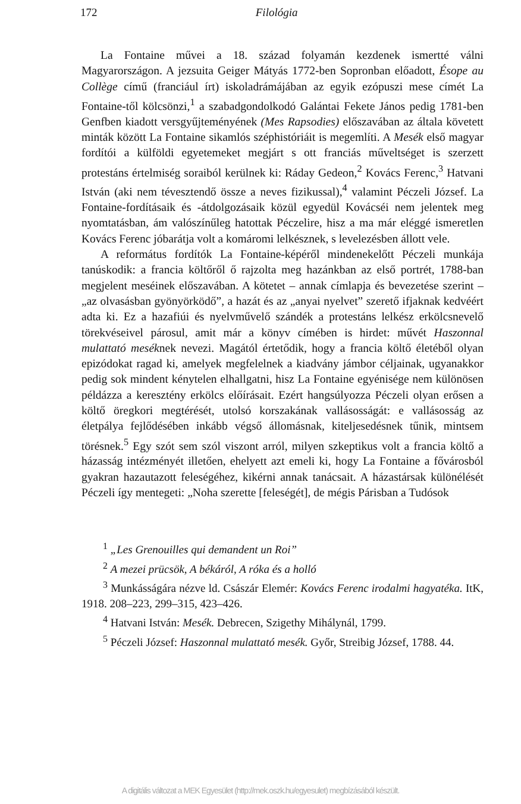172 Filológia
La Fontaine művei a 18. század folyamán kezdenek ismertté válni Magyarországon. A jezsuita Geiger Mátyás 1772-ben Sopronban előadott, Ésope au Collège című (franciául írt) iskoladrámájában az egyik ezópuszi mese címét La Fontaine-től kölcsönzi,<sup>1</sup> a szabadgondolkodó Galántai Fekete János pedig 1781-ben Genfben kiadott versgyűjteményének (Mes Rapsodies) előszavában az általa követett minták között La Fontaine sikamlós széphistóriáit is megemlíti. A Mesék első magyar fordítói a külföldi egyetemeket megjárt s ott franciás műveltséget is szerzett protestáns értelmiség soraiból kerülnek ki: Ráday Gedeon,<sup>2</sup> Kovács Ferenc,<sup>3</sup> Hatvani István (aki nem tévesztendő össze a neves fizikussal),<sup>4</sup> valamint Péczeli József. La Fontaine-fordításaik és -átdolgozásaik közül egyedül Kovácséi nem jelentek meg nyomtatásban, ám valószínűleg hatottak Péczelire, hisz a ma már eléggé ismeretlen Kovács Ferenc jóbarátja volt a komáromi lelkésznek, s levelezésben állott vele.
A református fordítók La Fontaine-képéről mindenekelőtt Péczeli munkája tanúskodik: a francia költőről ő rajzolta meg hazánkban az első portrét, 1788-ban megjelent meséinek előszavában. A kötetet – annak címlapja és bevezetése szerint – „az olvasásban gyönyörködő”, a hazát és az „anyai nyelvet” szerető ifjaknak kedvéért adta ki. Ez a hazafiúi és nyelvművelő szándék a protestáns lelkész erkölcsnevelő törekvéseivel párosul, amit már a könyv címében is hirdet: művét Haszonnal mulattató meséknek nevezi. Magától értetődik, hogy a francia költő életéből olyan epizódokat ragad ki, amelyek megfelelnek a kiadvány jámbor céljainak, ugyanakkor pedig sok mindent kénytelen elhallgatni, hisz La Fontaine egyénisége nem különösen példázza a keresztény erkölcs előírásait. Ezért hangsúlyozza Péczeli olyan erősen a költő öregkori megtérését, utolsó korszakának vallásosságát: e vallásosság az életpálya fejlődésében inkább végső állomásnak, kiteljesedésnek tűnik, mintsem törésnek.<sup>5</sup> Egy szót sem szól viszont arról, milyen szkeptikus volt a francia költő a házasság intézményét illetően, ehelyett azt emeli ki, hogy La Fontaine a fővárosból gyakran hazautazott feleségéhez, kikérni annak tanácsait. A házastársak különélését Péczeli így mentegeti: „Noha szerette [feleségét], de mégis Párisban a Tudósok
<sup>1</sup> „Les Grenouilles qui demandent un Roi”
<sup>2</sup> A mezei prücsök, A békáról, A róka és a holló
<sup>3</sup> Munkásságára nézve ld. Császár Elemér: Kovács Ferenc irodalmi hagyatéka. ItK, 1918. 208–223, 299–315, 423–426.
<sup>4</sup> Hatvani István: Mesék. Debrecen, Szigethy Mihálynál, 1799.
<sup>5</sup> Péczeli József: Haszonnal mulattató mesék. Győr, Streibig József, 1788. 44.
A digitális változat a MEK Egyesület (http://mek.oszk.hu/egyesulet) megbízásából készült.